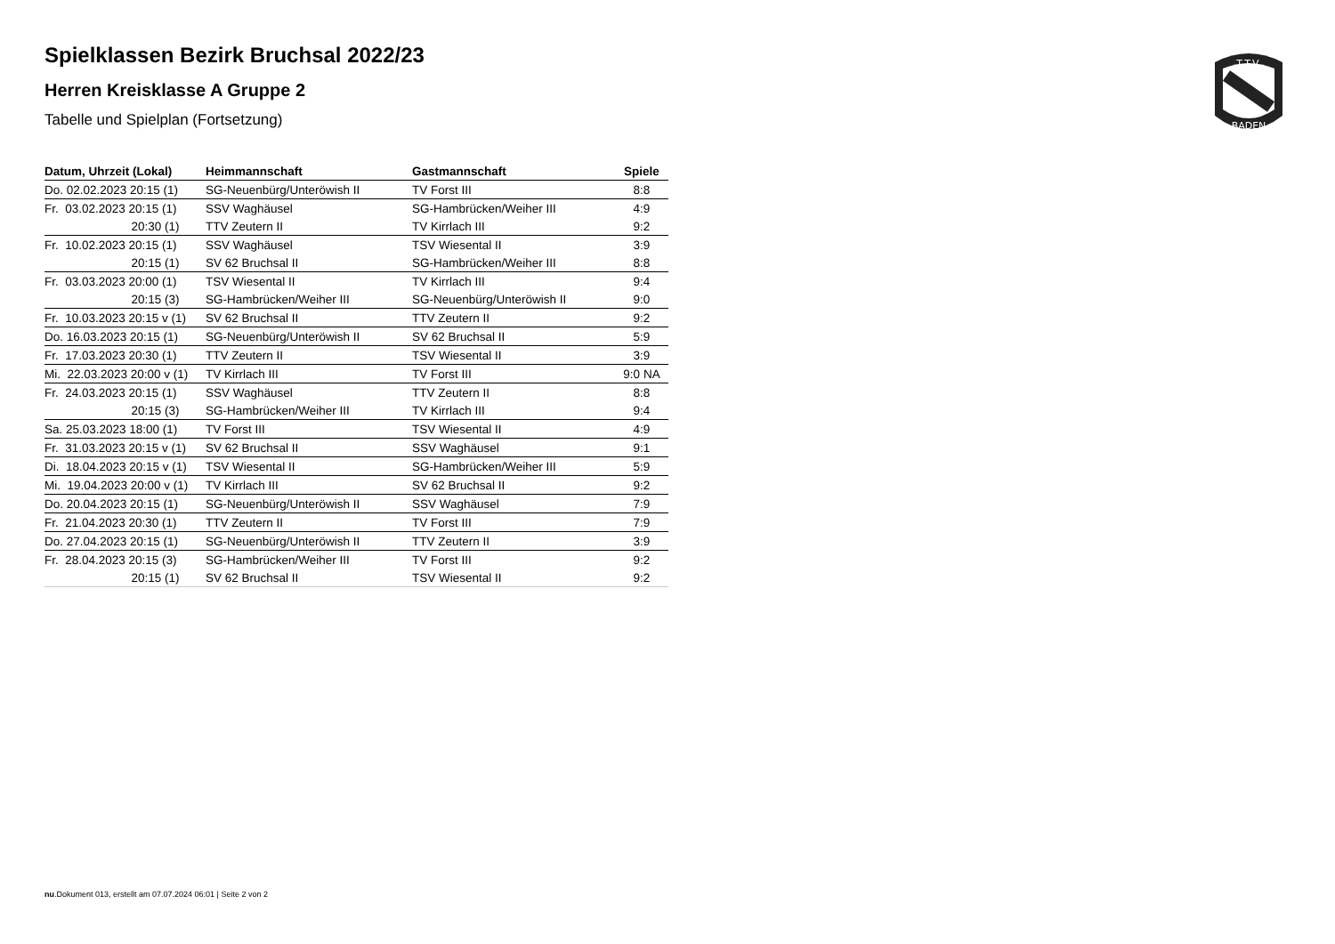T.T.V.
BADEN
Spielklassen Bezirk Bruchsal 2022/23
Herren Kreisklasse A Gruppe 2
Tabelle und Spielplan (Fortsetzung)
| Datum, Uhrzeit (Lokal) | Heimmannschaft | Gastmannschaft | Spiele |
| --- | --- | --- | --- |
| Do. 02.02.2023 20:15 (1) | SG-Neuenbürg/Unteröwish II | TV Forst III | 8:8 |
| Fr. 03.02.2023 20:15 (1) | SSV Waghäusel | SG-Hambrücken/Weiher III | 4:9 |
| 20:30 (1) | TTV Zeutern II | TV Kirrlach III | 9:2 |
| Fr. 10.02.2023 20:15 (1) | SSV Waghäusel | TSV Wiesental II | 3:9 |
| 20:15 (1) | SV 62 Bruchsal II | SG-Hambrücken/Weiher III | 8:8 |
| Fr. 03.03.2023 20:00 (1) | TSV Wiesental II | TV Kirrlach III | 9:4 |
| 20:15 (3) | SG-Hambrücken/Weiher III | SG-Neuenbürg/Unteröwish II | 9:0 |
| Fr. 10.03.2023 20:15 v (1) | SV 62 Bruchsal II | TTV Zeutern II | 9:2 |
| Do. 16.03.2023 20:15 (1) | SG-Neuenbürg/Unteröwish II | SV 62 Bruchsal II | 5:9 |
| Fr. 17.03.2023 20:30 (1) | TTV Zeutern II | TSV Wiesental II | 3:9 |
| Mi. 22.03.2023 20:00 v (1) | TV Kirrlach III | TV Forst III | 9:0 NA |
| Fr. 24.03.2023 20:15 (1) | SSV Waghäusel | TTV Zeutern II | 8:8 |
| 20:15 (3) | SG-Hambrücken/Weiher III | TV Kirrlach III | 9:4 |
| Sa. 25.03.2023 18:00 (1) | TV Forst III | TSV Wiesental II | 4:9 |
| Fr. 31.03.2023 20:15 v (1) | SV 62 Bruchsal II | SSV Waghäusel | 9:1 |
| Di. 18.04.2023 20:15 v (1) | TSV Wiesental II | SG-Hambrücken/Weiher III | 5:9 |
| Mi. 19.04.2023 20:00 v (1) | TV Kirrlach III | SV 62 Bruchsal II | 9:2 |
| Do. 20.04.2023 20:15 (1) | SG-Neuenbürg/Unteröwish II | SSV Waghäusel | 7:9 |
| Fr. 21.04.2023 20:30 (1) | TTV Zeutern II | TV Forst III | 7:9 |
| Do. 27.04.2023 20:15 (1) | SG-Neuenbürg/Unteröwish II | TTV Zeutern II | 3:9 |
| Fr. 28.04.2023 20:15 (3) | SG-Hambrücken/Weiher III | TV Forst III | 9:2 |
| 20:15 (1) | SV 62 Bruchsal II | TSV Wiesental II | 9:2 |
nu.Dokument 013, erstellt am 07.07.2024 06:01 | Seite 2 von 2